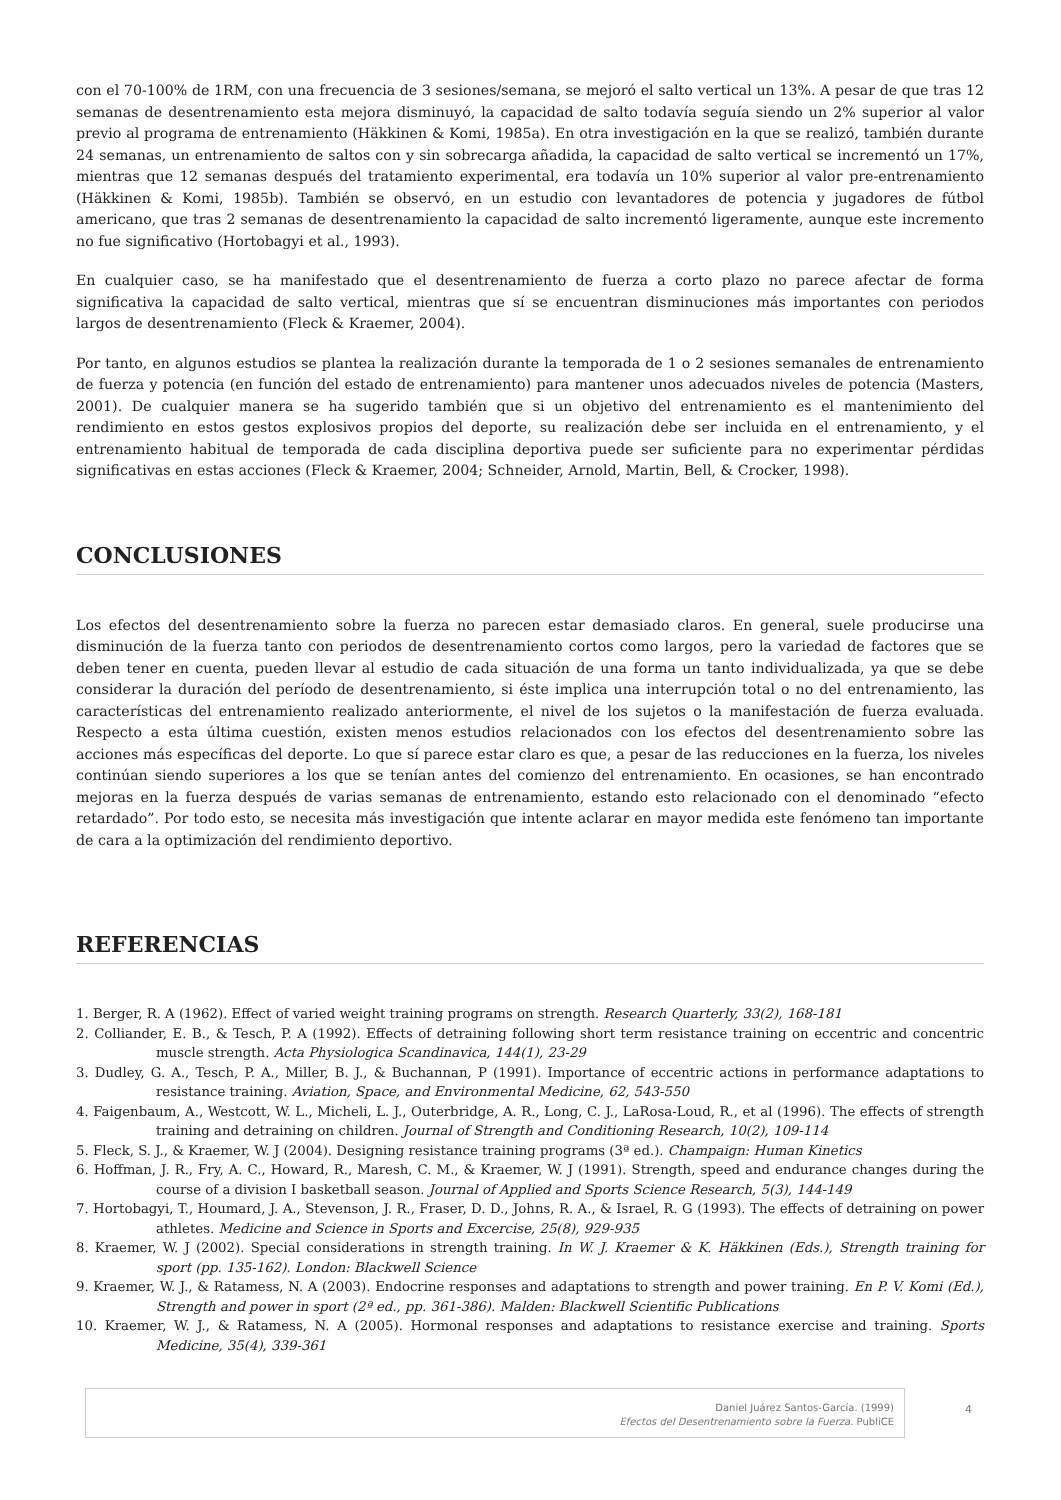con el 70-100% de 1RM, con una frecuencia de 3 sesiones/semana, se mejoró el salto vertical un 13%. A pesar de que tras 12 semanas de desentrenamiento esta mejora disminuyó, la capacidad de salto todavía seguía siendo un 2% superior al valor previo al programa de entrenamiento (Häkkinen & Komi, 1985a). En otra investigación en la que se realizó, también durante 24 semanas, un entrenamiento de saltos con y sin sobrecarga añadida, la capacidad de salto vertical se incrementó un 17%, mientras que 12 semanas después del tratamiento experimental, era todavía un 10% superior al valor pre-entrenamiento (Häkkinen & Komi, 1985b). También se observó, en un estudio con levantadores de potencia y jugadores de fútbol americano, que tras 2 semanas de desentrenamiento la capacidad de salto incrementó ligeramente, aunque este incremento no fue significativo (Hortobagyi et al., 1993).
En cualquier caso, se ha manifestado que el desentrenamiento de fuerza a corto plazo no parece afectar de forma significativa la capacidad de salto vertical, mientras que sí se encuentran disminuciones más importantes con periodos largos de desentrenamiento (Fleck & Kraemer, 2004).
Por tanto, en algunos estudios se plantea la realización durante la temporada de 1 o 2 sesiones semanales de entrenamiento de fuerza y potencia (en función del estado de entrenamiento) para mantener unos adecuados niveles de potencia (Masters, 2001). De cualquier manera se ha sugerido también que si un objetivo del entrenamiento es el mantenimiento del rendimiento en estos gestos explosivos propios del deporte, su realización debe ser incluida en el entrenamiento, y el entrenamiento habitual de temporada de cada disciplina deportiva puede ser suficiente para no experimentar pérdidas significativas en estas acciones (Fleck & Kraemer, 2004; Schneider, Arnold, Martin, Bell, & Crocker, 1998).
CONCLUSIONES
Los efectos del desentrenamiento sobre la fuerza no parecen estar demasiado claros. En general, suele producirse una disminución de la fuerza tanto con periodos de desentrenamiento cortos como largos, pero la variedad de factores que se deben tener en cuenta, pueden llevar al estudio de cada situación de una forma un tanto individualizada, ya que se debe considerar la duración del período de desentrenamiento, si éste implica una interrupción total o no del entrenamiento, las características del entrenamiento realizado anteriormente, el nivel de los sujetos o la manifestación de fuerza evaluada. Respecto a esta última cuestión, existen menos estudios relacionados con los efectos del desentrenamiento sobre las acciones más específicas del deporte. Lo que sí parece estar claro es que, a pesar de las reducciones en la fuerza, los niveles continúan siendo superiores a los que se tenían antes del comienzo del entrenamiento. En ocasiones, se han encontrado mejoras en la fuerza después de varias semanas de entrenamiento, estando esto relacionado con el denominado “efecto retardado”. Por todo esto, se necesita más investigación que intente aclarar en mayor medida este fenómeno tan importante de cara a la optimización del rendimiento deportivo.
REFERENCIAS
1. Berger, R. A (1962). Effect of varied weight training programs on strength. Research Quarterly, 33(2), 168-181
2. Colliander, E. B., & Tesch, P. A (1992). Effects of detraining following short term resistance training on eccentric and concentric muscle strength. Acta Physiologica Scandinavica, 144(1), 23-29
3. Dudley, G. A., Tesch, P. A., Miller, B. J., & Buchannan, P (1991). Importance of eccentric actions in performance adaptations to resistance training. Aviation, Space, and Environmental Medicine, 62, 543-550
4. Faigenbaum, A., Westcott, W. L., Micheli, L. J., Outerbridge, A. R., Long, C. J., LaRosa-Loud, R., et al (1996). The effects of strength training and detraining on children. Journal of Strength and Conditioning Research, 10(2), 109-114
5. Fleck, S. J., & Kraemer, W. J (2004). Designing resistance training programs (3ª ed.). Champaign: Human Kinetics
6. Hoffman, J. R., Fry, A. C., Howard, R., Maresh, C. M., & Kraemer, W. J (1991). Strength, speed and endurance changes during the course of a division I basketball season. Journal of Applied and Sports Science Research, 5(3), 144-149
7. Hortobagyi, T., Houmard, J. A., Stevenson, J. R., Fraser, D. D., Johns, R. A., & Israel, R. G (1993). The effects of detraining on power athletes. Medicine and Science in Sports and Excercise, 25(8), 929-935
8. Kraemer, W. J (2002). Special considerations in strength training. In W. J. Kraemer & K. Häkkinen (Eds.), Strength training for sport (pp. 135-162). London: Blackwell Science
9. Kraemer, W. J., & Ratamess, N. A (2003). Endocrine responses and adaptations to strength and power training. En P. V. Komi (Ed.), Strength and power in sport (2ª ed., pp. 361-386). Malden: Blackwell Scientific Publications
10. Kraemer, W. J., & Ratamess, N. A (2005). Hormonal responses and adaptations to resistance exercise and training. Sports Medicine, 35(4), 339-361
Daniel Juárez Santos-García. (1999)
Efectos del Desentrenamiento sobre la Fuerza. PubliCE
4